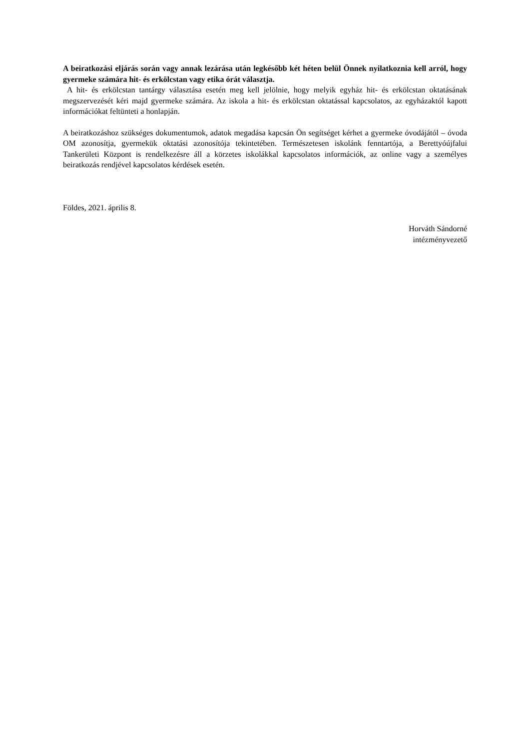A beiratkozási eljárás során vagy annak lezárása után legkésőbb két héten belül Önnek nyilatkoznia kell arról, hogy gyermeke számára hit- és erkölcstan vagy etika órát választja.
A hit- és erkölcstan tantárgy választása esetén meg kell jelölnie, hogy melyik egyház hit- és erkölcstan oktatásának megszervezését kéri majd gyermeke számára. Az iskola a hit- és erkölcstan oktatással kapcsolatos, az egyházaktól kapott információkat feltünteti a honlapján.
A beiratkozáshoz szükséges dokumentumok, adatok megadása kapcsán Ön segítséget kérhet a gyermeke óvodájától – óvoda OM azonosítja, gyermekük oktatási azonosítója tekintetében. Természetesen iskolánk fenntartója, a Berettyóújfalui Tankerületi Központ is rendelkezésre áll a körzetes iskolákkal kapcsolatos információk, az online vagy a személyes beiratkozás rendjével kapcsolatos kérdések esetén.
Földes, 2021. április 8.
Horváth Sándorné
intézményvezető